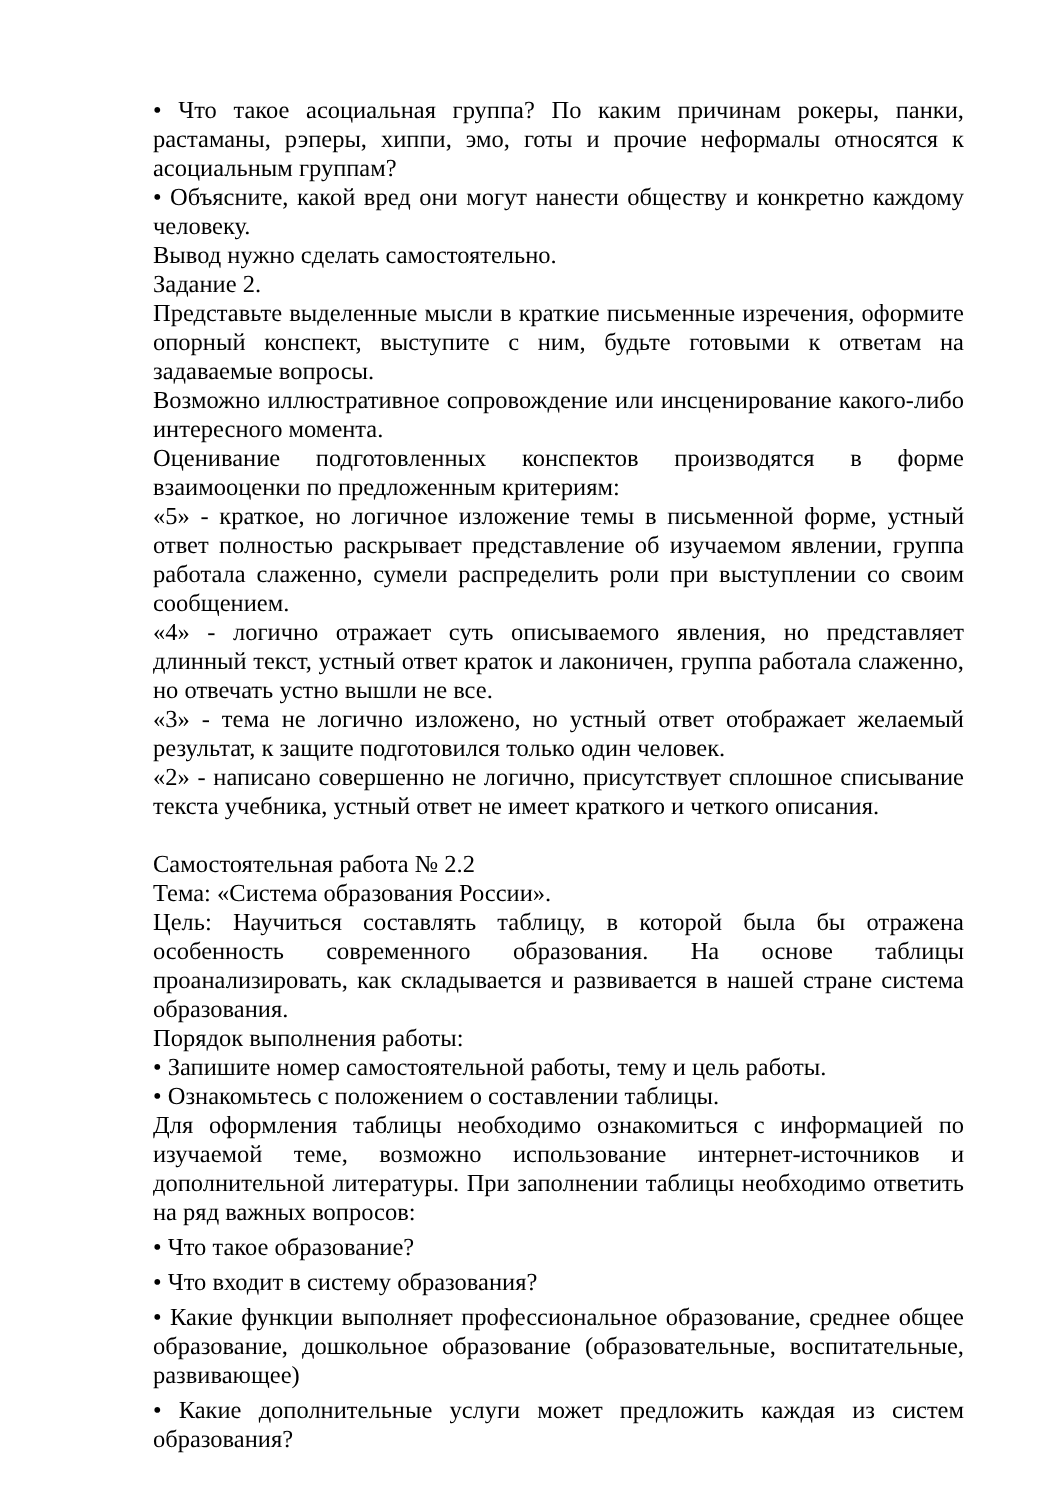• Что такое асоциальная группа? По каким причинам рокеры, панки, растаманы, рэперы, хиппи, эмо, готы и прочие неформалы относятся к асоциальным группам?
• Объясните, какой вред они могут нанести обществу и конкретно каждому человеку.
Вывод нужно сделать самостоятельно.
Задание 2.
Представьте выделенные мысли в краткие письменные изречения, оформите опорный конспект, выступите с ним, будьте готовыми к ответам на задаваемые вопросы.
Возможно иллюстративное сопровождение или инсценирование какого-либо интересного момента.
Оценивание подготовленных конспектов производятся в форме взаимооценки по предложенным критериям:
«5» - краткое, но логичное изложение темы в письменной форме, устный ответ полностью раскрывает представление об изучаемом явлении, группа работала слаженно, сумели распределить роли при выступлении со своим сообщением.
«4» - логично отражает суть описываемого явления, но представляет длинный текст, устный ответ краток и лаконичен, группа работала слаженно, но отвечать устно вышли не все.
«3» - тема не логично изложено, но устный ответ отображает желаемый результат, к защите подготовился только один человек.
«2» - написано совершенно не логично, присутствует сплошное списывание текста учебника, устный ответ не имеет краткого и четкого описания.
Самостоятельная работа № 2.2
Тема: «Система образования России».
Цель: Научиться составлять таблицу, в которой была бы отражена особенность современного образования. На основе таблицы проанализировать, как складывается и развивается в нашей стране система образования.
Порядок выполнения работы:
• Запишите номер самостоятельной работы, тему и цель работы.
• Ознакомьтесь с положением о составлении таблицы.
Для оформления таблицы необходимо ознакомиться с информацией по изучаемой теме, возможно использование интернет-источников и дополнительной литературы. При заполнении таблицы необходимо ответить на ряд важных вопросов:
• Что такое образование?
• Что входит в систему образования?
• Какие функции выполняет профессиональное образование, среднее общее образование, дошкольное образование (образовательные, воспитательные, развивающее)
• Какие дополнительные услуги может предложить каждая из систем образования?